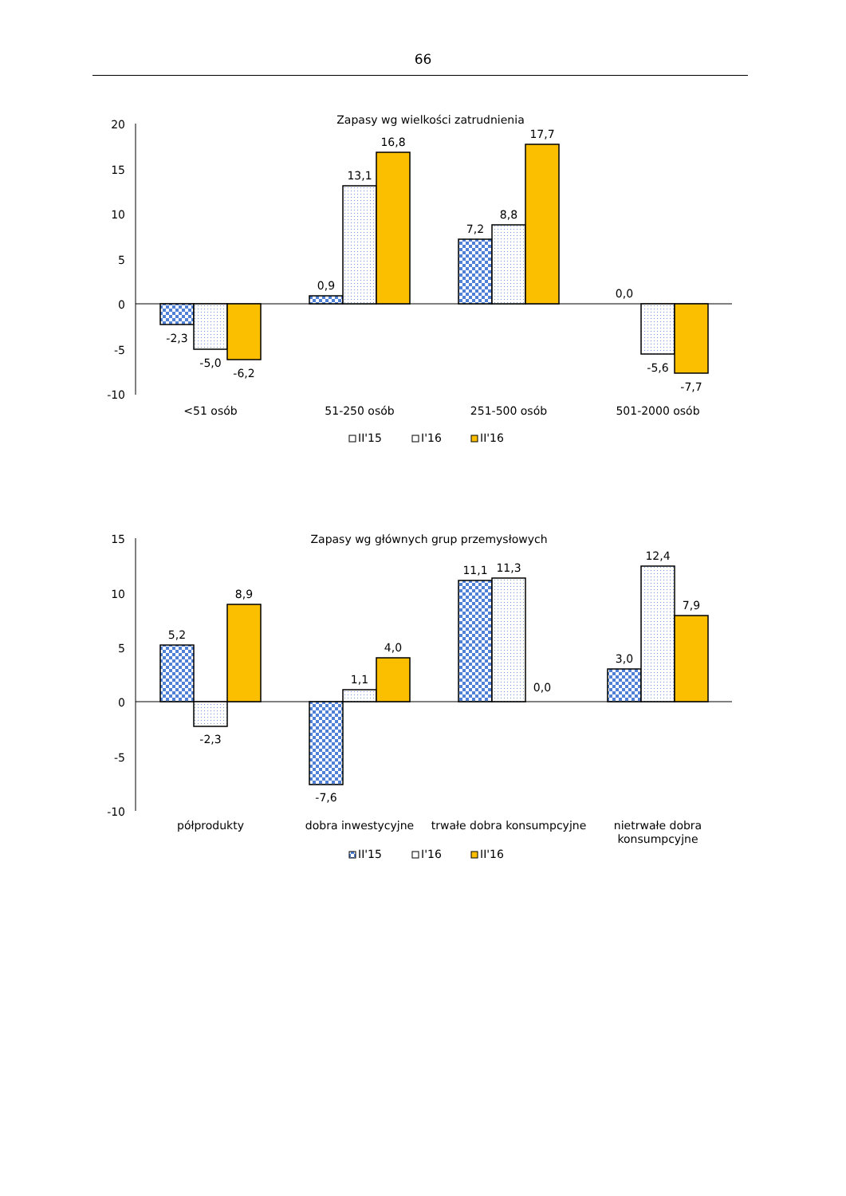66
Zapasy wg wielkości zatrudnienia
20
15
10
5
0
-5
-10
-2,3
-5,0
-6,2
0,9
13,1
16,8
7,2
8,8
17,7
0,0
-5,6
-7,7
<51 osób
51-250 osób
251-500 osób
501-2000 osób
II'15
I'16
II'16
Zapasy wg głównych grup przemysłowych
15
10
5
0
-5
-10
5,2
-2,3
8,9
-7,6
1,1
4,0
11,1
11,3
0,0
3,0
12,4
7,9
półprodukty
dobra inwestycyjne
trwałe dobra konsumpcyjne
nietrwałe dobra
konsumpcyjne
II'15
I'16
II'16